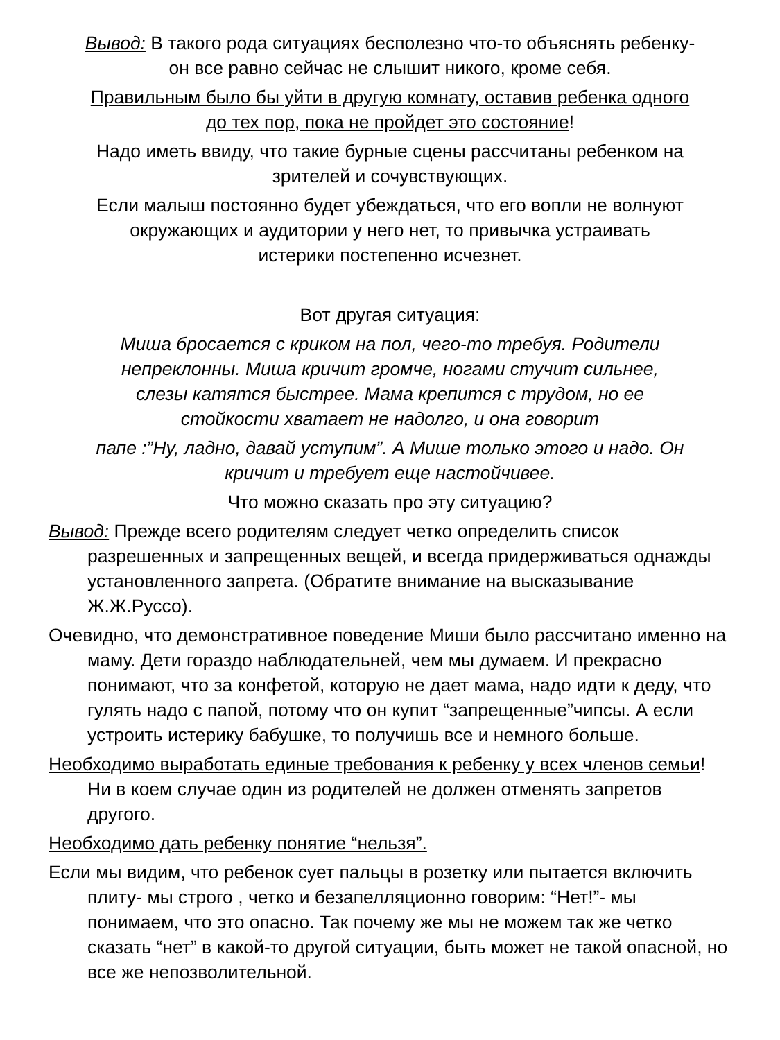Вывод: В такого рода ситуациях бесполезно что-то объяснять ребенку-
он все равно сейчас не слышит никого, кроме себя.
Правильным было бы уйти в другую комнату, оставив ребенка одного
до тех пор, пока не пройдет это состояние!
Надо иметь ввиду, что такие бурные сцены рассчитаны ребенком на
зрителей и сочувствующих.
Если малыш постоянно будет убеждаться, что его вопли не волнуют
окружающих и аудитории у него нет, то привычка устраивать
истерики постепенно исчезнет.
Вот другая ситуация:
Миша бросается с криком на пол, чего-то требуя. Родители
непреклонны. Миша кричит громче, ногами стучит сильнее,
слезы катятся быстрее. Мама крепится с трудом, но ее
стойкости хватает не надолго, и она говорит
папе :”Ну, ладно, давай уступим”. А Мише только этого и надо. Он
кричит и требует еще настойчивее.
Что можно сказать про эту ситуацию?
Вывод: Прежде всего родителям следует четко определить список разрешенных и запрещенных вещей, и всегда придерживаться однажды установленного запрета. (Обратите внимание на высказывание Ж.Ж.Руссо).
Очевидно, что демонстративное поведение Миши было рассчитано именно на маму. Дети гораздо наблюдательней, чем мы думаем. И прекрасно понимают, что за конфетой, которую не дает мама, надо идти к деду, что гулять надо с папой, потому что он купит “запрещенные”чипсы. А если устроить истерику бабушке, то получишь все и немного больше.
Необходимо выработать единые требования к ребенку у всех членов семьи! Ни в коем случае один из родителей не должен отменять запретов другого.
Необходимо дать ребенку понятие “нельзя”.
Если мы видим, что ребенок сует пальцы в розетку или пытается включить плиту- мы строго , четко и безапелляционно говорим: “Нет!”- мы понимаем, что это опасно. Так почему же мы не можем так же четко сказать “нет” в какой-то другой ситуации, быть может не такой опасной, но все же непозволительной.